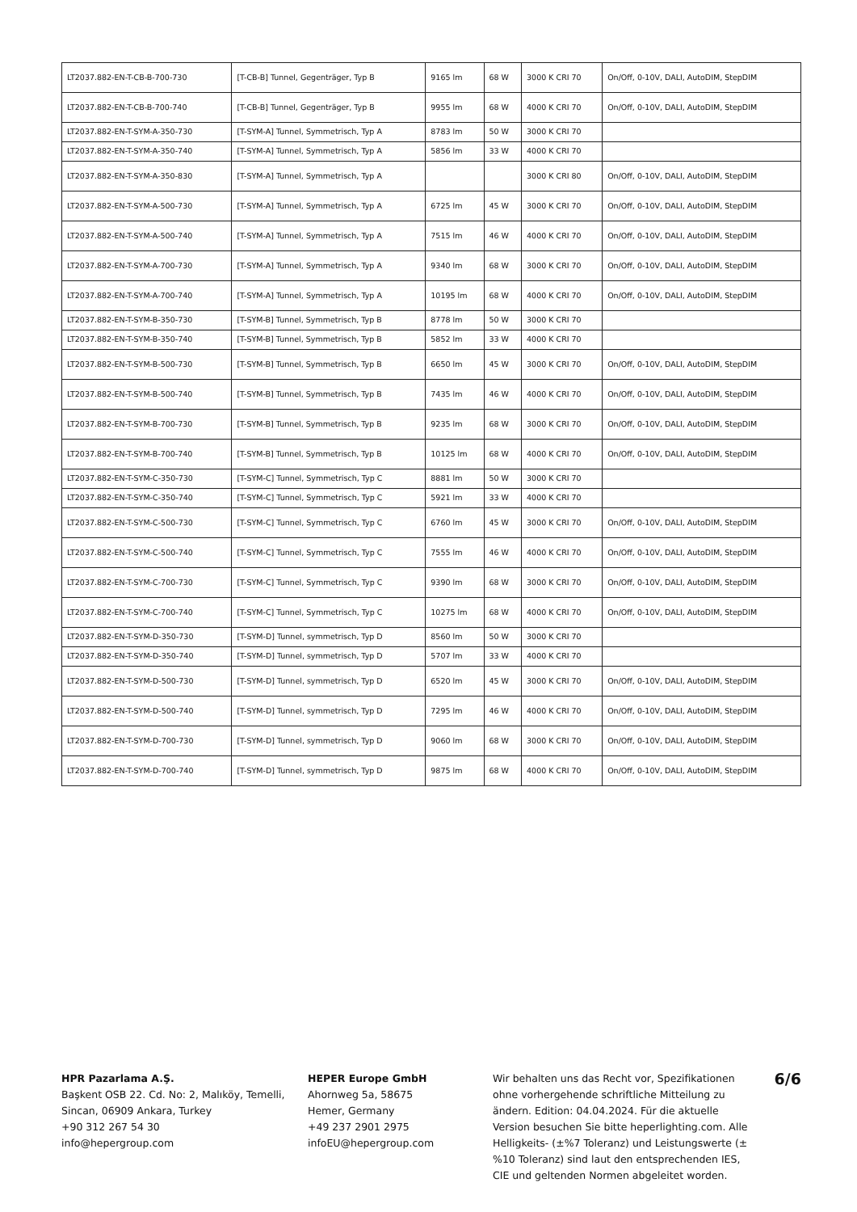| LT2037.882-EN-T-CB-B-700-730 | [T-CB-B] Tunnel, Gegenträger, Typ B | 9165 lm | 68 W | 3000 K CRI 70 | On/Off, 0-10V, DALI, AutoDIM, StepDIM |
| LT2037.882-EN-T-CB-B-700-740 | [T-CB-B] Tunnel, Gegenträger, Typ B | 9955 lm | 68 W | 4000 K CRI 70 | On/Off, 0-10V, DALI, AutoDIM, StepDIM |
| LT2037.882-EN-T-SYM-A-350-730 | [T-SYM-A] Tunnel, Symmetrisch, Typ A | 8783 lm | 50 W | 3000 K CRI 70 | |
| LT2037.882-EN-T-SYM-A-350-740 | [T-SYM-A] Tunnel, Symmetrisch, Typ A | 5856 lm | 33 W | 4000 K CRI 70 | |
| LT2037.882-EN-T-SYM-A-350-830 | [T-SYM-A] Tunnel, Symmetrisch, Typ A | | | 3000 K CRI 80 | On/Off, 0-10V, DALI, AutoDIM, StepDIM |
| LT2037.882-EN-T-SYM-A-500-730 | [T-SYM-A] Tunnel, Symmetrisch, Typ A | 6725 lm | 45 W | 3000 K CRI 70 | On/Off, 0-10V, DALI, AutoDIM, StepDIM |
| LT2037.882-EN-T-SYM-A-500-740 | [T-SYM-A] Tunnel, Symmetrisch, Typ A | 7515 lm | 46 W | 4000 K CRI 70 | On/Off, 0-10V, DALI, AutoDIM, StepDIM |
| LT2037.882-EN-T-SYM-A-700-730 | [T-SYM-A] Tunnel, Symmetrisch, Typ A | 9340 lm | 68 W | 3000 K CRI 70 | On/Off, 0-10V, DALI, AutoDIM, StepDIM |
| LT2037.882-EN-T-SYM-A-700-740 | [T-SYM-A] Tunnel, Symmetrisch, Typ A | 10195 lm | 68 W | 4000 K CRI 70 | On/Off, 0-10V, DALI, AutoDIM, StepDIM |
| LT2037.882-EN-T-SYM-B-350-730 | [T-SYM-B] Tunnel, Symmetrisch, Typ B | 8778 lm | 50 W | 3000 K CRI 70 | |
| LT2037.882-EN-T-SYM-B-350-740 | [T-SYM-B] Tunnel, Symmetrisch, Typ B | 5852 lm | 33 W | 4000 K CRI 70 | |
| LT2037.882-EN-T-SYM-B-500-730 | [T-SYM-B] Tunnel, Symmetrisch, Typ B | 6650 lm | 45 W | 3000 K CRI 70 | On/Off, 0-10V, DALI, AutoDIM, StepDIM |
| LT2037.882-EN-T-SYM-B-500-740 | [T-SYM-B] Tunnel, Symmetrisch, Typ B | 7435 lm | 46 W | 4000 K CRI 70 | On/Off, 0-10V, DALI, AutoDIM, StepDIM |
| LT2037.882-EN-T-SYM-B-700-730 | [T-SYM-B] Tunnel, Symmetrisch, Typ B | 9235 lm | 68 W | 3000 K CRI 70 | On/Off, 0-10V, DALI, AutoDIM, StepDIM |
| LT2037.882-EN-T-SYM-B-700-740 | [T-SYM-B] Tunnel, Symmetrisch, Typ B | 10125 lm | 68 W | 4000 K CRI 70 | On/Off, 0-10V, DALI, AutoDIM, StepDIM |
| LT2037.882-EN-T-SYM-C-350-730 | [T-SYM-C] Tunnel, Symmetrisch, Typ C | 8881 lm | 50 W | 3000 K CRI 70 | |
| LT2037.882-EN-T-SYM-C-350-740 | [T-SYM-C] Tunnel, Symmetrisch, Typ C | 5921 lm | 33 W | 4000 K CRI 70 | |
| LT2037.882-EN-T-SYM-C-500-730 | [T-SYM-C] Tunnel, Symmetrisch, Typ C | 6760 lm | 45 W | 3000 K CRI 70 | On/Off, 0-10V, DALI, AutoDIM, StepDIM |
| LT2037.882-EN-T-SYM-C-500-740 | [T-SYM-C] Tunnel, Symmetrisch, Typ C | 7555 lm | 46 W | 4000 K CRI 70 | On/Off, 0-10V, DALI, AutoDIM, StepDIM |
| LT2037.882-EN-T-SYM-C-700-730 | [T-SYM-C] Tunnel, Symmetrisch, Typ C | 9390 lm | 68 W | 3000 K CRI 70 | On/Off, 0-10V, DALI, AutoDIM, StepDIM |
| LT2037.882-EN-T-SYM-C-700-740 | [T-SYM-C] Tunnel, Symmetrisch, Typ C | 10275 lm | 68 W | 4000 K CRI 70 | On/Off, 0-10V, DALI, AutoDIM, StepDIM |
| LT2037.882-EN-T-SYM-D-350-730 | [T-SYM-D] Tunnel, symmetrisch, Typ D | 8560 lm | 50 W | 3000 K CRI 70 | |
| LT2037.882-EN-T-SYM-D-350-740 | [T-SYM-D] Tunnel, symmetrisch, Typ D | 5707 lm | 33 W | 4000 K CRI 70 | |
| LT2037.882-EN-T-SYM-D-500-730 | [T-SYM-D] Tunnel, symmetrisch, Typ D | 6520 lm | 45 W | 3000 K CRI 70 | On/Off, 0-10V, DALI, AutoDIM, StepDIM |
| LT2037.882-EN-T-SYM-D-500-740 | [T-SYM-D] Tunnel, symmetrisch, Typ D | 7295 lm | 46 W | 4000 K CRI 70 | On/Off, 0-10V, DALI, AutoDIM, StepDIM |
| LT2037.882-EN-T-SYM-D-700-730 | [T-SYM-D] Tunnel, symmetrisch, Typ D | 9060 lm | 68 W | 3000 K CRI 70 | On/Off, 0-10V, DALI, AutoDIM, StepDIM |
| LT2037.882-EN-T-SYM-D-700-740 | [T-SYM-D] Tunnel, symmetrisch, Typ D | 9875 lm | 68 W | 4000 K CRI 70 | On/Off, 0-10V, DALI, AutoDIM, StepDIM |
HPR Pazarlama A.Ş.
Başkent OSB 22. Cd. No: 2, Malıköy, Temelli, Sincan, 06909 Ankara, Turkey
+90 312 267 54 30
info@hepergroup.com
HEPER Europe GmbH
Ahornweg 5a, 58675
Hemer, Germany
+49 237 2901 2975
infoEU@hepergroup.com
Wir behalten uns das Recht vor, Spezifikationen ohne vorhergehende schriftliche Mitteilung zu ändern. Edition: 04.04.2024. Für die aktuelle Version besuchen Sie bitte heperlighting.com. Alle Helligkeits- (±%7 Toleranz) und Leistungswerte (±%10 Toleranz) sind laut den entsprechenden IES, CIE und geltenden Normen abgeleitet worden.
6/6